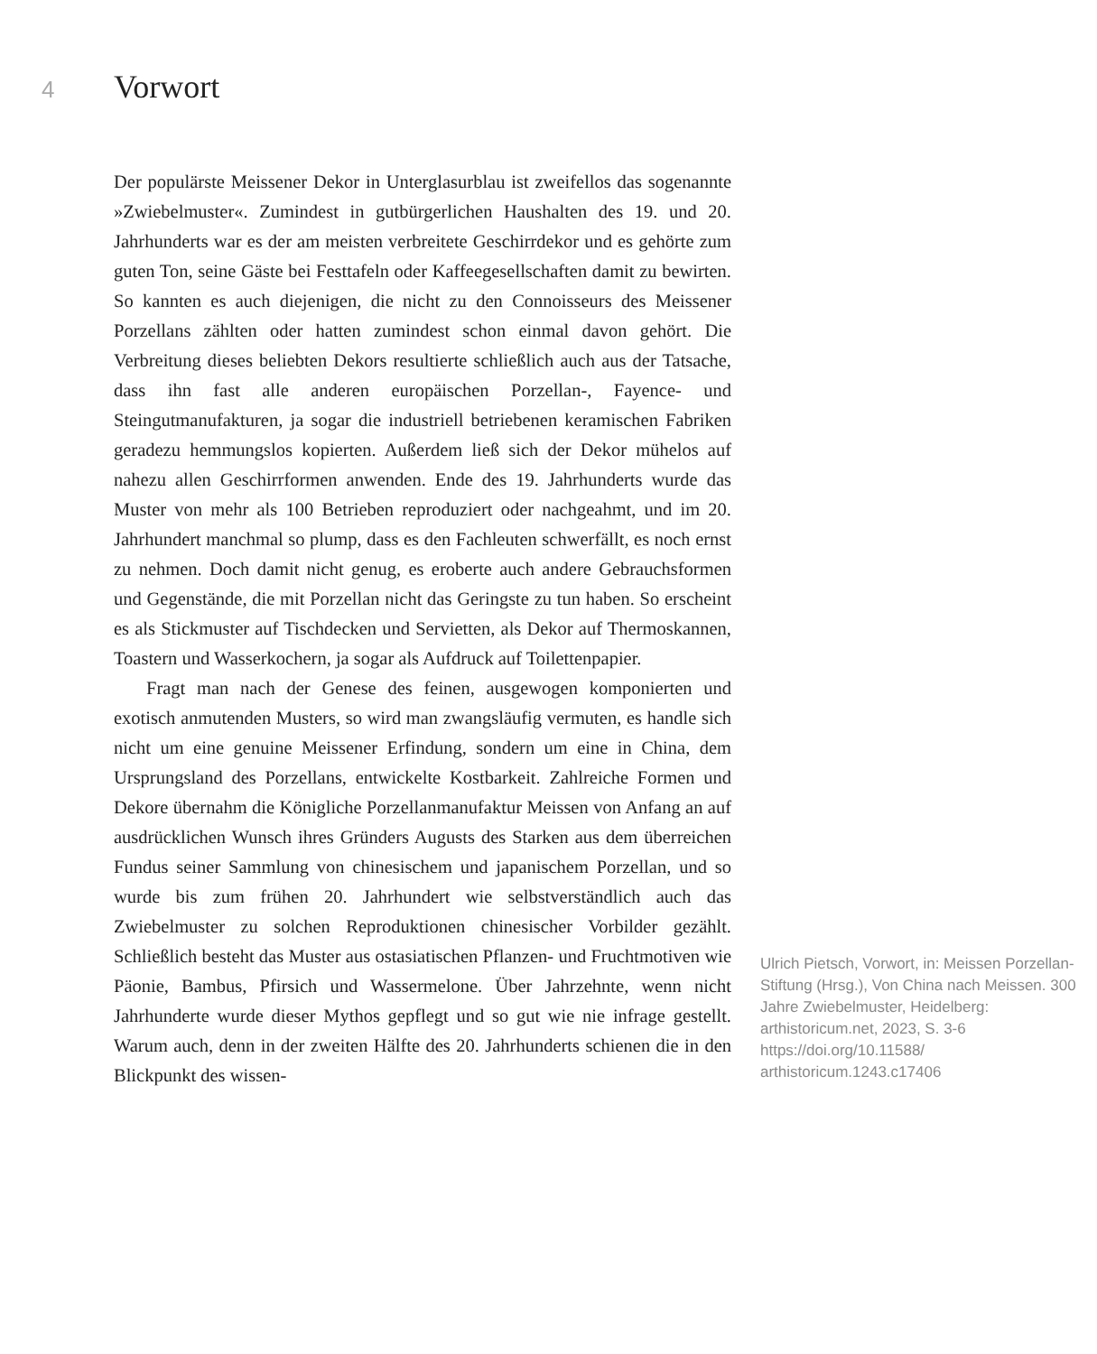4
Vorwort
Der populärste Meissener Dekor in Unterglasurblau ist zweifellos das sogenannte »Zwiebelmuster«. Zumindest in gutbürgerlichen Haushalten des 19. und 20. Jahrhunderts war es der am meisten verbreitete Geschirrdekor und es gehörte zum guten Ton, seine Gäste bei Festtafeln oder Kaffeegesellschaften damit zu bewirten. So kannten es auch diejenigen, die nicht zu den Connoisseurs des Meissener Porzellans zählten oder hatten zumindest schon einmal davon gehört. Die Verbreitung dieses beliebten Dekors resultierte schließlich auch aus der Tatsache, dass ihn fast alle anderen europäischen Porzellan-, Fayence- und Steingutmanufakturen, ja sogar die industriell betriebenen keramischen Fabriken geradezu hemmungslos kopierten. Außerdem ließ sich der Dekor mühelos auf nahezu allen Geschirrformen anwenden. Ende des 19. Jahrhunderts wurde das Muster von mehr als 100 Betrieben reproduziert oder nachgeahmt, und im 20. Jahrhundert manchmal so plump, dass es den Fachleuten schwerfällt, es noch ernst zu nehmen. Doch damit nicht genug, es eroberte auch andere Gebrauchsformen und Gegenstände, die mit Porzellan nicht das Geringste zu tun haben. So erscheint es als Stickmuster auf Tischdecken und Servietten, als Dekor auf Thermoskannen, Toastern und Wasserkochern, ja sogar als Aufdruck auf Toilettenpapier.
Fragt man nach der Genese des feinen, ausgewogen komponierten und exotisch anmutenden Musters, so wird man zwangsläufig vermuten, es handle sich nicht um eine genuine Meissener Erfindung, sondern um eine in China, dem Ursprungsland des Porzellans, entwickelte Kostbarkeit. Zahlreiche Formen und Dekore übernahm die Königliche Porzellanmanufaktur Meissen von Anfang an auf ausdrücklichen Wunsch ihres Gründers Augusts des Starken aus dem überreichen Fundus seiner Sammlung von chinesischem und japanischem Porzellan, und so wurde bis zum frühen 20. Jahrhundert wie selbstverständlich auch das Zwiebelmuster zu solchen Reproduktionen chinesischer Vorbilder gezählt. Schließlich besteht das Muster aus ostasiatischen Pflanzen- und Fruchtmotiven wie Päonie, Bambus, Pfirsich und Wassermelone. Über Jahrzehnte, wenn nicht Jahrhunderte wurde dieser Mythos gepflegt und so gut wie nie infrage gestellt. Warum auch, denn in der zweiten Hälfte des 20. Jahrhunderts schienen die in den Blickpunkt des wissen-
Ulrich Pietsch, Vorwort, in: Meissen Porzellan-Stiftung (Hrsg.), Von China nach Meissen. 300 Jahre Zwiebelmuster, Heidelberg: arthistoricum.net, 2023, S. 3-6 https://doi.org/10.11588/ arthistoricum.1243.c17406